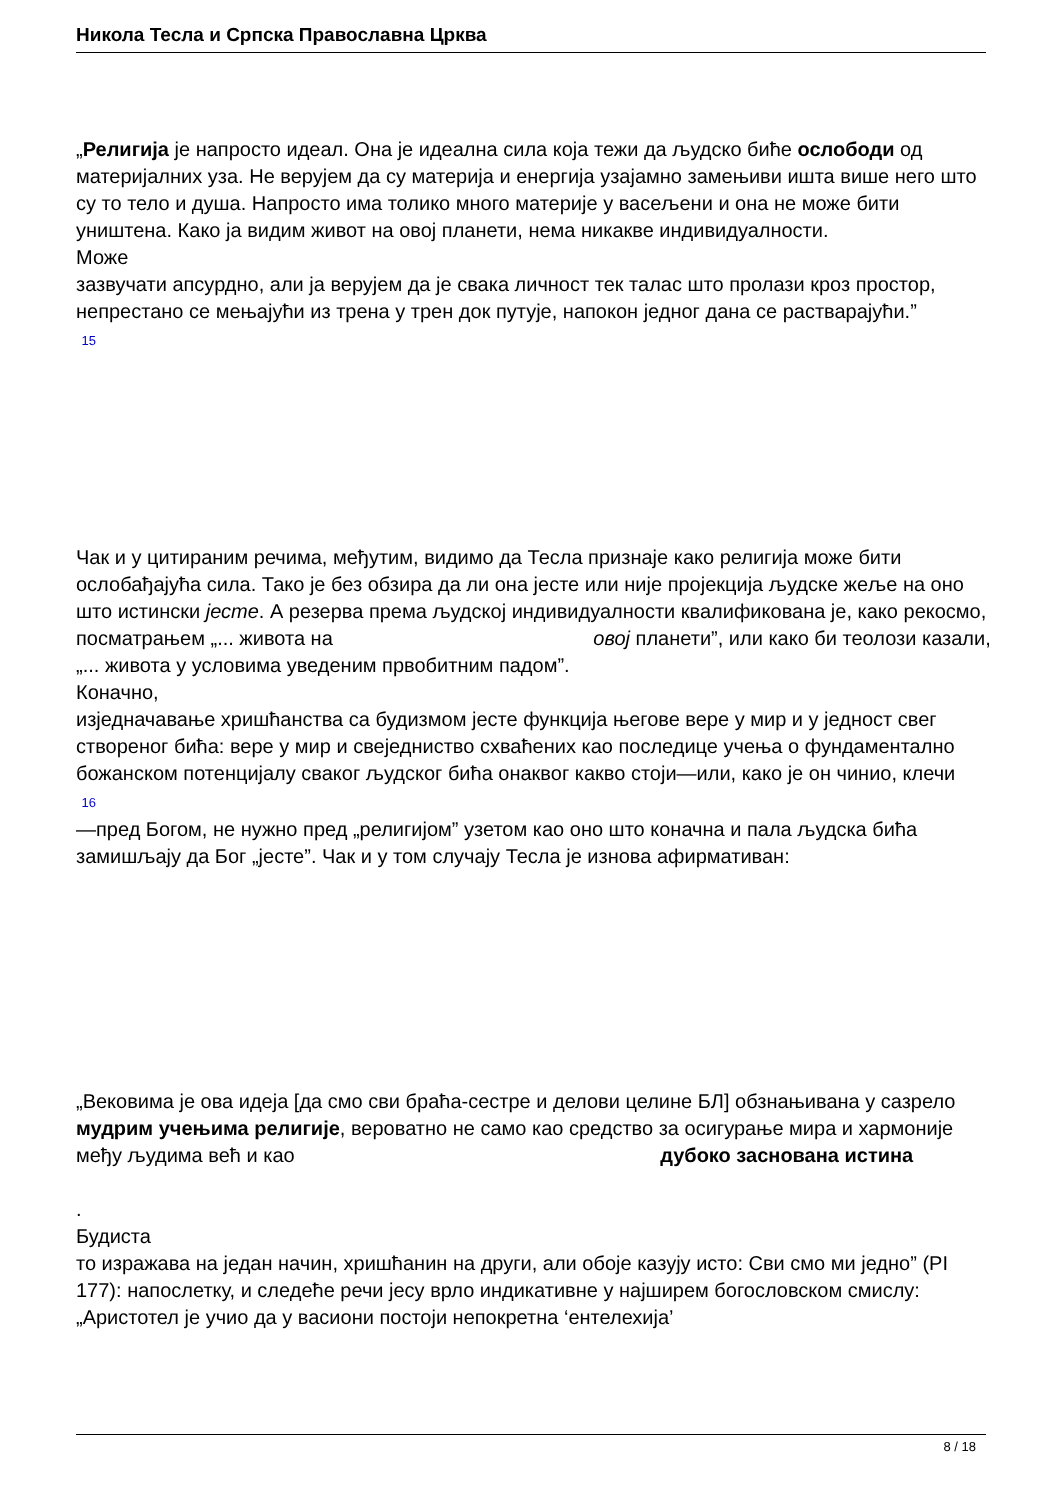Никола Тесла и Српска Православна Црква
„Религија је напросто идеал. Она је идеална сила која тежи да људско биће ослободи од материјалних уза. Не верујем да су материја и енергија узајамно замењиви ишта више него што су то тело и душа. Напросто има толико много материје у васељени и она не може бити уништена. Како ја видим живот на овој планети, нема никакве индивидуалности.
Може
зазвучати апсурдно, али ја верујем да је свака личност тек талас што пролази кроз простор, непрестано се мењајући из трена у трен док путује, напокон једног дана се растварајући.”
15
Чак и у цитираним речима, међутим, видимо да Тесла признаје како религија може бити ослобађајућа сила. Тако је без обзира да ли она јесте или није пројекција људске жеље на оно што истински јесте. А резерва према људској индивидуалности квалификована је, како рекосмо, посматрањем „... живота на овој планети”, или како би теолози казали, „... живота у условима уведеним првобитним падом”.
Коначно,
изједначавање хришћанства са будизмом јесте функција његове вере у мир и у једност свег створеног бића: вере у мир и свеједниство схваћених као последице учења о фундаментално божанском потенцијалу сваког људског бића онаквог какво стоји—или, како је он чинио, клечи
16
—пред Богом, не нужно пред „религијом” узетом као оно што коначна и пала људска бића замишљају да Бог „јесте”. Чак и у том случају Тесла је изнова афирмативан:
„Вековима је ова идеја [да смо сви браћа-сестре и делови целине БЛ] обзнањивана у сазрело мудрим учењима религије, вероватно не само као средство за осигурање мира и хармоније међу људима већ и као дубоко заснована истина
.
Будиста
то изражава на један начин, хришћанин на други, али обоје казују исто: Сви смо ми једно” (PI 177): напослетку, и следеће речи јесу врло индикативне у најширем богословском смислу: „Аристотел је учио да у васиони постоји непокретна ‘ентелехија’
8 / 18